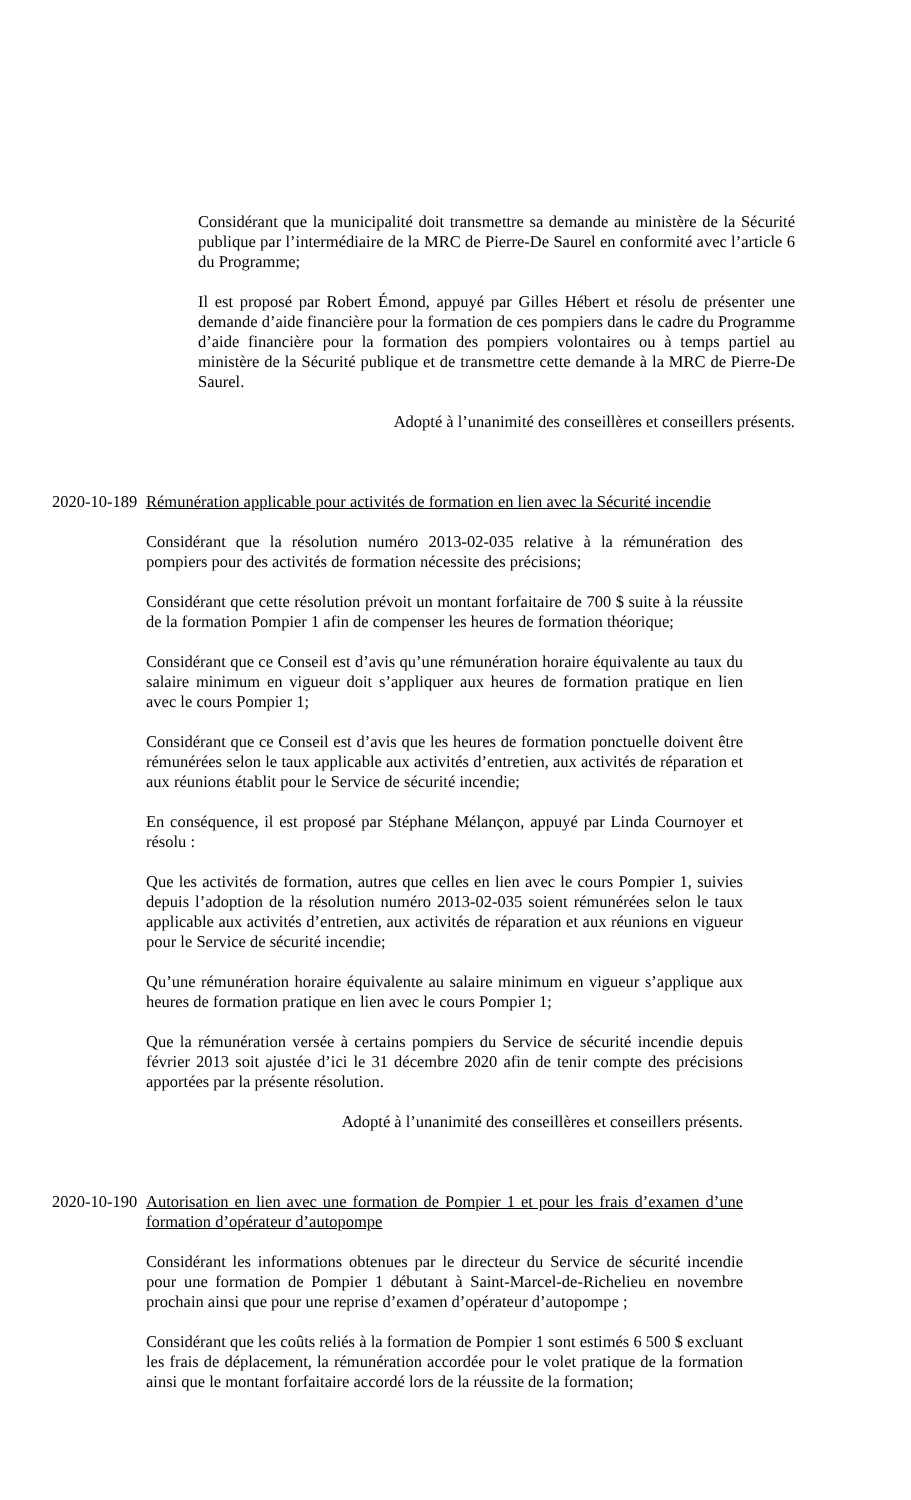Considérant que la municipalité doit transmettre sa demande au ministère de la Sécurité publique par l’intermédiaire de la MRC de Pierre-De Saurel en conformité avec l’article 6 du Programme;
Il est proposé par Robert Émond, appuyé par Gilles Hébert et résolu de présenter une demande d’aide financière pour la formation de ces pompiers dans le cadre du Programme d’aide financière pour la formation des pompiers volontaires ou à temps partiel au ministère de la Sécurité publique et de transmettre cette demande à la MRC de Pierre-De Saurel.
Adopté à l’unanimité des conseillères et conseillers présents.
2020-10-189 Rémunération applicable pour activités de formation en lien avec la Sécurité incendie
Considérant que la résolution numéro 2013-02-035 relative à la rémunération des pompiers pour des activités de formation nécessite des précisions;
Considérant que cette résolution prévoit un montant forfaitaire de 700 $ suite à la réussite de la formation Pompier 1 afin de compenser les heures de formation théorique;
Considérant que ce Conseil est d’avis qu’une rémunération horaire équivalente au taux du salaire minimum en vigueur doit s’appliquer aux heures de formation pratique en lien avec le cours Pompier 1;
Considérant que ce Conseil est d’avis que les heures de formation ponctuelle doivent être rémunérées selon le taux applicable aux activités d’entretien, aux activités de réparation et aux réunions établit pour le Service de sécurité incendie;
En conséquence, il est proposé par Stéphane Mélançon, appuyé par Linda Cournoyer et résolu :
Que les activités de formation, autres que celles en lien avec le cours Pompier 1, suivies depuis l’adoption de la résolution numéro 2013-02-035 soient rémunérées selon le taux applicable aux activités d’entretien, aux activités de réparation et aux réunions en vigueur pour le Service de sécurité incendie;
Qu’une rémunération horaire équivalente au salaire minimum en vigueur s’applique aux heures de formation pratique en lien avec le cours Pompier 1;
Que la rémunération versée à certains pompiers du Service de sécurité incendie depuis février 2013 soit ajustée d’ici le 31 décembre 2020 afin de tenir compte des précisions apportées par la présente résolution.
Adopté à l’unanimité des conseillères et conseillers présents.
2020-10-190 Autorisation en lien avec une formation de Pompier 1 et pour les frais d’examen d’une formation d’opérateur d’autopompe
Considérant les informations obtenues par le directeur du Service de sécurité incendie pour une formation de Pompier 1 débutant à Saint-Marcel-de-Richelieu en novembre prochain ainsi que pour une reprise d’examen d’opérateur d’autopompe ;
Considérant que les coûts reliés à la formation de Pompier 1 sont estimés 6 500 $ excluant les frais de déplacement, la rémunération accordée pour le volet pratique de la formation ainsi que le montant forfaitaire accordé lors de la réussite de la formation;